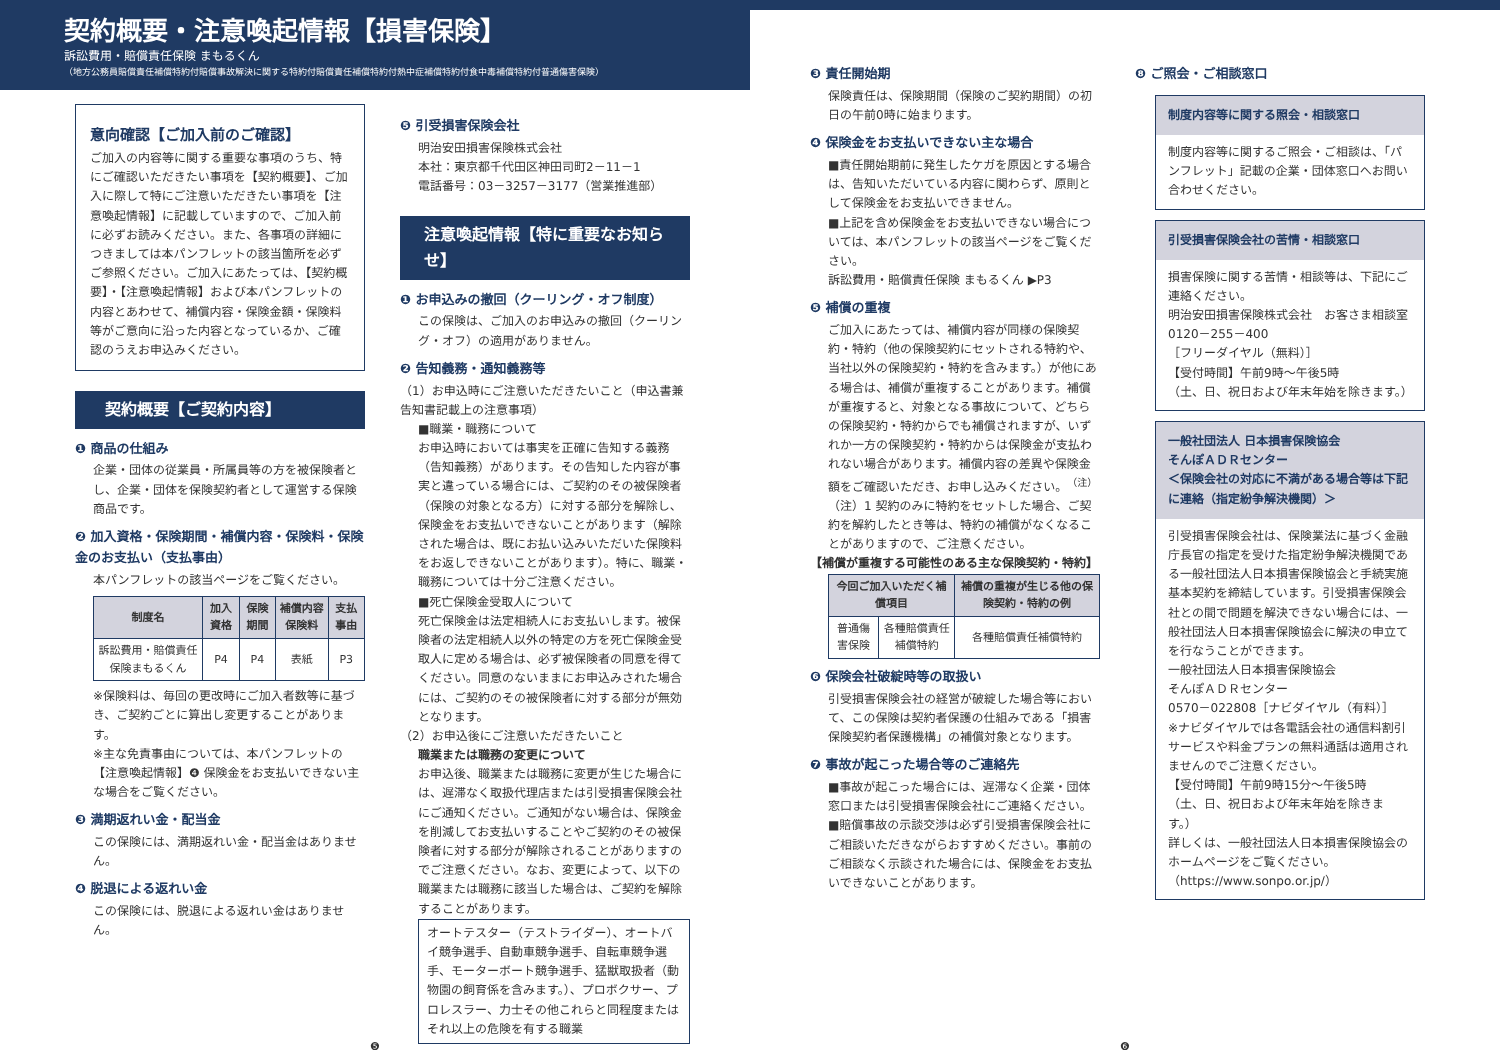契約概要・注意喚起情報【損害保険】
訴訟費用・賠償責任保険 まもるくん
（地方公務員賠償責任補償特約付賠償事故解決に関する特約付賠償責任補償特約付熱中症補償特約付食中毒補償特約付普通傷害保険）
意向確認【ご加入前のご確認】
ご加入の内容等に関する重要な事項のうち、特にご確認いただきたい事項を【契約概要】、ご加入に際して特にご注意いただきたい事項を【注意喚起情報】に記載していますので、ご加入前に必ずお読みください。また、各事項の詳細につきましては本パンフレットの該当箇所を必ずご参照ください。ご加入にあたっては、【契約概要】・【注意喚起情報】および本パンフレットの内容とあわせて、補償内容・保険金額・保険料等がご意向に沿った内容となっているか、ご確認のうえお申込みください。
契約概要【ご契約内容】
❶ 商品の仕組み
企業・団体の従業員・所属員等の方を被保険者とし、企業・団体を保険契約者として運営する保険商品です。
❷ 加入資格・保険期間・補償内容・保険料・保険金のお支払い（支払事由）
本パンフレットの該当ページをご覧ください。
| 制度名 | 加入資格 | 保険期間 | 補償内容保険料 | 支払事由 |
| --- | --- | --- | --- | --- |
| 訴訟費用・賠償責任保険まもるくん | P4 | P4 | 表紙 | P3 |
※保険料は、毎回の更改時にご加入者数等に基づき、ご契約ごとに算出し変更することがあります。
※主な免責事由については、本パンフレットの【注意喚起情報】❹ 保険金をお支払いできない主な場合をご覧ください。
❸ 満期返れい金・配当金
この保険には、満期返れい金・配当金はありません。
❹ 脱退による返れい金
この保険には、脱退による返れい金はありません。
❺ 引受損害保険会社
明治安田損害保険株式会社
本社：東京都千代田区神田司町2－11－1
電話番号：03－3257－3177（営業推進部）
注意喚起情報【特に重要なお知らせ】
❶ お申込みの撤回（クーリング・オフ制度）
この保険は、ご加入のお申込みの撤回（クーリング・オフ）の適用がありません。
❷ 告知義務・通知義務等
（1）お申込時にご注意いただきたいこと（申込書兼告知書記載上の注意事項）
■職業・職務について
お申込時においては事実を正確に告知する義務（告知義務）があります。その告知した内容が事実と違っている場合には、ご契約のその被保険者（保険の対象となる方）に対する部分を解除し、保険金をお支払いできないことがあります（解除された場合は、既にお払い込みいただいた保険料をお返しできないことがあります）。特に、職業・職務については十分ご注意ください。
■死亡保険金受取人について
死亡保険金は法定相続人にお支払いします。被保険者の法定相続人以外の特定の方を死亡保険金受取人に定める場合は、必ず被保険者の同意を得てください。同意のないままにお申込みされた場合には、ご契約のその被保険者に対する部分が無効となります。
（2）お申込後にご注意いただきたいこと
職業または職務の変更について
お申込後、職業または職務に変更が生じた場合には、遅滞なく取扱代理店または引受損害保険会社にご通知ください。ご通知がない場合は、保険金を削減してお支払いすることやご契約のその被保険者に対する部分が解除されることがありますのでご注意ください。なお、変更によって、以下の職業または職務に該当した場合は、ご契約を解除することがあります。
オートテスター（テストライダー）、オートバイ競争選手、自動車競争選手、自転車競争選手、モーターボート競争選手、猛獣取扱者（動物園の飼育係を含みます。）、プロボクサー、プロレスラー、力士その他これらと同程度またはそれ以上の危険を有する職業
❺
❸ 責任開始期
保険責任は、保険期間（保険のご契約期間）の初日の午前0時に始まります。
❹ 保険金をお支払いできない主な場合
■責任開始期前に発生したケガを原因とする場合は、告知いただいている内容に関わらず、原則として保険金をお支払いできません。
■上記を含め保険金をお支払いできない場合については、本パンフレットの該当ページをご覧ください。
訴訟費用・賠償責任保険 まもるくん ▶P3
❺ 補償の重複
ご加入にあたっては、補償内容が同様の保険契約・特約（他の保険契約にセットされる特約や、当社以外の保険契約・特約を含みます。）が他にある場合は、補償が重複することがあります。補償が重複すると、対象となる事故について、どちらの保険契約・特約からでも補償されますが、いずれか一方の保険契約・特約からは保険金が支払われない場合があります。補償内容の差異や保険金額をご確認いただき、お申し込みください。<sup>（注）</sup>
（注）1 契約のみに特約をセットした場合、ご契約を解約したとき等は、特約の補償がなくなることがありますので、ご注意ください。
【補償が重複する可能性のある主な保険契約・特約】
| 今回ご加入いただく補償項目 | | 補償の重複が生じる他の保険契約・特約の例 |
| --- | --- | --- |
| 普通傷害保険 | 各種賠償責任補償特約 | 各種賠償責任補償特約 |
❻ 保険会社破綻時等の取扱い
引受損害保険会社の経営が破綻した場合等において、この保険は契約者保護の仕組みである「損害保険契約者保護機構」の補償対象となります。
❼ 事故が起こった場合等のご連絡先
■事故が起こった場合には、遅滞なく企業・団体窓口または引受損害保険会社にご連絡ください。
■賠償事故の示談交渉は必ず引受損害保険会社にご相談いただきながらおすすめください。事前のご相談なく示談された場合には、保険金をお支払いできないことがあります。
❽ ご照会・ご相談窓口
制度内容等に関する照会・相談窓口
制度内容等に関するご照会・ご相談は、「パンフレット」記載の企業・団体窓口へお問い合わせください。
引受損害保険会社の苦情・相談窓口
損害保険に関する苦情・相談等は、下記にご連絡ください。
明治安田損害保険株式会社　お客さま相談室
0120－255－400
［フリーダイヤル（無料）］
【受付時間】午前9時～午後5時
（土、日、祝日および年末年始を除きます。）
一般社団法人 日本損害保険協会
そんぽＡＤＲセンター
＜保険会社の対応に不満がある場合等は下記に連絡（指定紛争解決機関）＞
引受損害保険会社は、保険業法に基づく金融庁長官の指定を受けた指定紛争解決機関である一般社団法人日本損害保険協会と手続実施基本契約を締結しています。引受損害保険会社との間で問題を解決できない場合には、一般社団法人日本損害保険協会に解決の申立てを行なうことができます。
一般社団法人日本損害保険協会
そんぽＡＤＲセンター
0570－022808［ナビダイヤル（有料）］
※ナビダイヤルでは各電話会社の通信料割引サービスや料金プランの無料通話は適用されませんのでご注意ください。
【受付時間】午前9時15分～午後5時
（土、日、祝日および年末年始を除きます。）
詳しくは、一般社団法人日本損害保険協会のホームページをご覧ください。
（https://www.sonpo.or.jp/）
❻